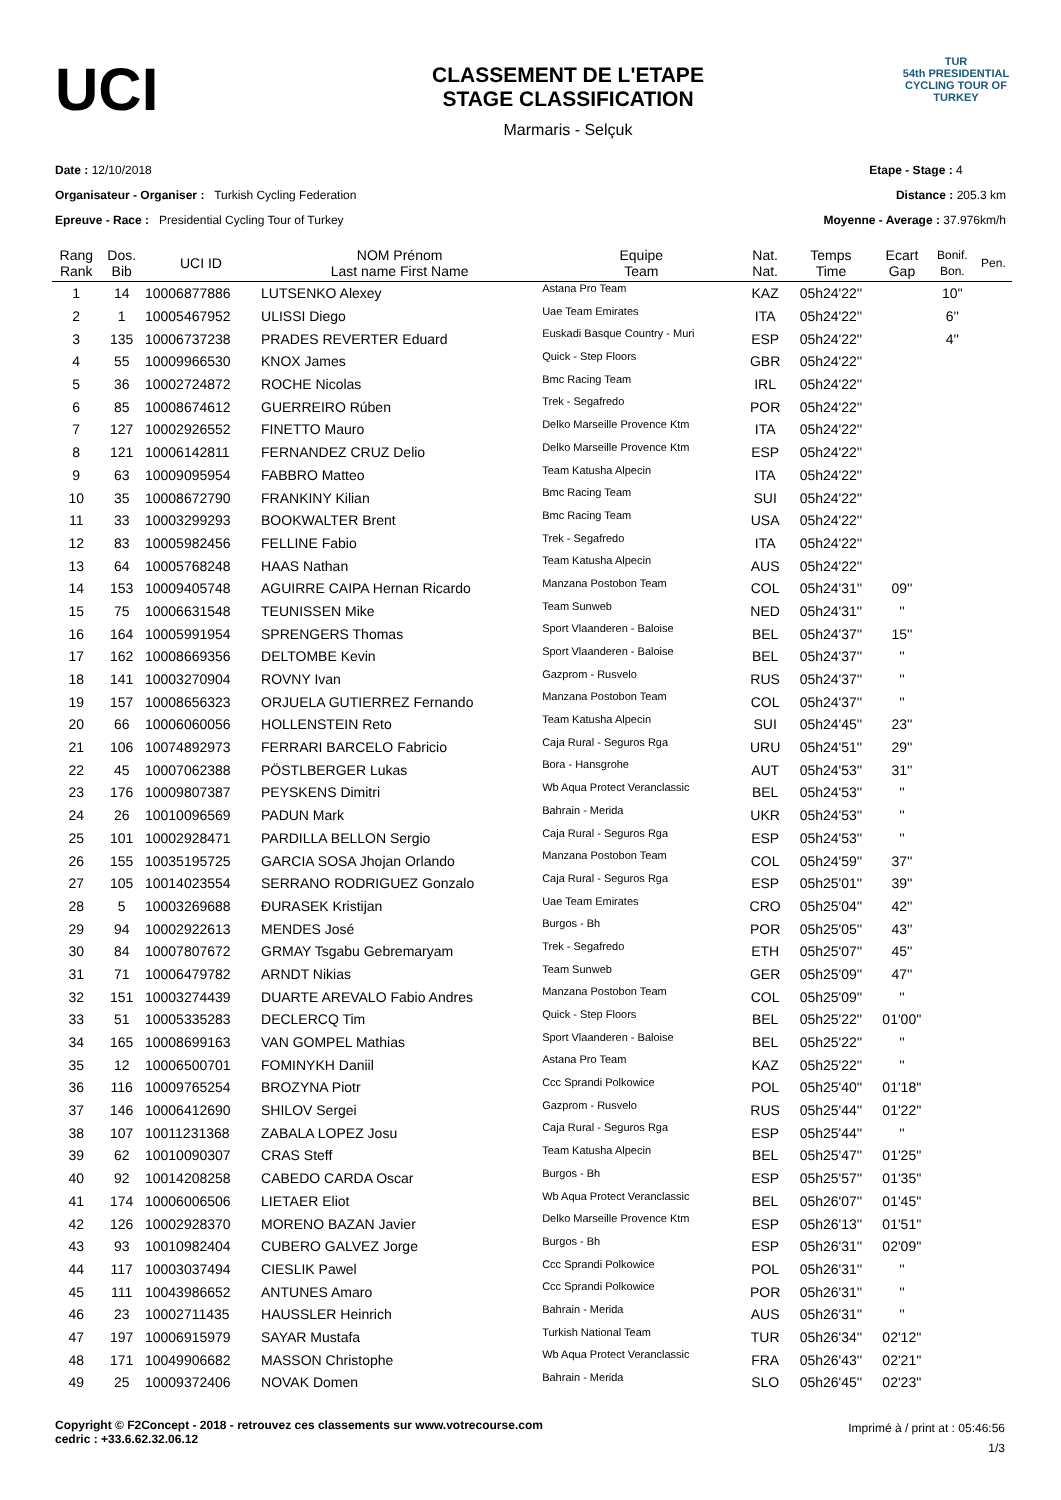UCI
CLASSEMENT DE L'ETAPE
STAGE CLASSIFICATION
Marmaris - Selçuk
TUR
54th PRESIDENTIAL
CYCLING TOUR OF TURKEY
Date : 12/10/2018
Organisateur - Organiser : Turkish Cycling Federation
Epreuve - Race : Presidential Cycling Tour of Turkey
Etape - Stage : 4
Distance : 205.3 km
Moyenne - Average : 37.976km/h
| Rang Rank | Dos. Bib | UCI ID | NOM Prénom Last name First Name | Equipe Team | Nat. Nat. | Temps Time | Ecart Gap | Bonif. Bon. | Pen. |
| --- | --- | --- | --- | --- | --- | --- | --- | --- | --- |
| 1 | 14 | 10006877886 | LUTSENKO Alexey | Astana Pro Team | KAZ | 05h24'22'' | | 10'' | |
| 2 | 1 | 10005467952 | ULISSI Diego | Uae Team Emirates | ITA | 05h24'22'' | | 6'' | |
| 3 | 135 | 10006737238 | PRADES REVERTER Eduard | Euskadi Basque Country - Muri | ESP | 05h24'22'' | | 4'' | |
| 4 | 55 | 10009966530 | KNOX James | Quick - Step Floors | GBR | 05h24'22'' | | | |
| 5 | 36 | 10002724872 | ROCHE Nicolas | Bmc Racing Team | IRL | 05h24'22'' | | | |
| 6 | 85 | 10008674612 | GUERREIRO Rúben | Trek - Segafredo | POR | 05h24'22'' | | | |
| 7 | 127 | 10002926552 | FINETTO Mauro | Delko Marseille Provence Ktm | ITA | 05h24'22'' | | | |
| 8 | 121 | 10006142811 | FERNANDEZ CRUZ Delio | Delko Marseille Provence Ktm | ESP | 05h24'22'' | | | |
| 9 | 63 | 10009095954 | FABBRO Matteo | Team Katusha Alpecin | ITA | 05h24'22'' | | | |
| 10 | 35 | 10008672790 | FRANKINY Kilian | Bmc Racing Team | SUI | 05h24'22'' | | | |
| 11 | 33 | 10003299293 | BOOKWALTER Brent | Bmc Racing Team | USA | 05h24'22'' | | | |
| 12 | 83 | 10005982456 | FELLINE Fabio | Trek - Segafredo | ITA | 05h24'22'' | | | |
| 13 | 64 | 10005768248 | HAAS Nathan | Team Katusha Alpecin | AUS | 05h24'22'' | | | |
| 14 | 153 | 10009405748 | AGUIRRE CAIPA Hernan Ricardo | Manzana Postobon Team | COL | 05h24'31'' | 09'' | | |
| 15 | 75 | 10006631548 | TEUNISSEN Mike | Team Sunweb | NED | 05h24'31'' | '' | | |
| 16 | 164 | 10005991954 | SPRENGERS Thomas | Sport Vlaanderen - Baloise | BEL | 05h24'37'' | 15'' | | |
| 17 | 162 | 10008669356 | DELTOMBE Kevin | Sport Vlaanderen - Baloise | BEL | 05h24'37'' | '' | | |
| 18 | 141 | 10003270904 | ROVNY Ivan | Gazprom - Rusvelo | RUS | 05h24'37'' | '' | | |
| 19 | 157 | 10008656323 | ORJUELA GUTIERREZ Fernando | Manzana Postobon Team | COL | 05h24'37'' | '' | | |
| 20 | 66 | 10006060056 | HOLLENSTEIN Reto | Team Katusha Alpecin | SUI | 05h24'45'' | 23'' | | |
| 21 | 106 | 10074892973 | FERRARI BARCELO Fabricio | Caja Rural - Seguros Rga | URU | 05h24'51'' | 29'' | | |
| 22 | 45 | 10007062388 | PÖSTLBERGER Lukas | Bora - Hansgrohe | AUT | 05h24'53'' | 31'' | | |
| 23 | 176 | 10009807387 | PEYSKENS Dimitri | Wb Aqua Protect Veranclassic | BEL | 05h24'53'' | '' | | |
| 24 | 26 | 10010096569 | PADUN Mark | Bahrain - Merida | UKR | 05h24'53'' | '' | | |
| 25 | 101 | 10002928471 | PARDILLA BELLON Sergio | Caja Rural - Seguros Rga | ESP | 05h24'53'' | '' | | |
| 26 | 155 | 10035195725 | GARCIA SOSA Jhojan Orlando | Manzana Postobon Team | COL | 05h24'59'' | 37'' | | |
| 27 | 105 | 10014023554 | SERRANO RODRIGUEZ Gonzalo | Caja Rural - Seguros Rga | ESP | 05h25'01'' | 39'' | | |
| 28 | 5 | 10003269688 | ĐURASEK Kristijan | Uae Team Emirates | CRO | 05h25'04'' | 42'' | | |
| 29 | 94 | 10002922613 | MENDES José | Burgos - Bh | POR | 05h25'05'' | 43'' | | |
| 30 | 84 | 10007807672 | GRMAY Tsgabu Gebremaryam | Trek - Segafredo | ETH | 05h25'07'' | 45'' | | |
| 31 | 71 | 10006479782 | ARNDT Nikias | Team Sunweb | GER | 05h25'09'' | 47'' | | |
| 32 | 151 | 10003274439 | DUARTE AREVALO Fabio Andres | Manzana Postobon Team | COL | 05h25'09'' | '' | | |
| 33 | 51 | 10005335283 | DECLERCQ Tim | Quick - Step Floors | BEL | 05h25'22'' | 01'00'' | | |
| 34 | 165 | 10008699163 | VAN GOMPEL Mathias | Sport Vlaanderen - Baloise | BEL | 05h25'22'' | '' | | |
| 35 | 12 | 10006500701 | FOMINYKH Daniil | Astana Pro Team | KAZ | 05h25'22'' | '' | | |
| 36 | 116 | 10009765254 | BROZYNA Piotr | Ccc Sprandi Polkowice | POL | 05h25'40'' | 01'18'' | | |
| 37 | 146 | 10006412690 | SHILOV Sergei | Gazprom - Rusvelo | RUS | 05h25'44'' | 01'22'' | | |
| 38 | 107 | 10011231368 | ZABALA LOPEZ Josu | Caja Rural - Seguros Rga | ESP | 05h25'44'' | '' | | |
| 39 | 62 | 10010090307 | CRAS Steff | Team Katusha Alpecin | BEL | 05h25'47'' | 01'25'' | | |
| 40 | 92 | 10014208258 | CABEDO CARDA Oscar | Burgos - Bh | ESP | 05h25'57'' | 01'35'' | | |
| 41 | 174 | 10006006506 | LIETAER Eliot | Wb Aqua Protect Veranclassic | BEL | 05h26'07'' | 01'45'' | | |
| 42 | 126 | 10002928370 | MORENO BAZAN Javier | Delko Marseille Provence Ktm | ESP | 05h26'13'' | 01'51'' | | |
| 43 | 93 | 10010982404 | CUBERO GALVEZ Jorge | Burgos - Bh | ESP | 05h26'31'' | 02'09'' | | |
| 44 | 117 | 10003037494 | CIESLIK Pawel | Ccc Sprandi Polkowice | POL | 05h26'31'' | '' | | |
| 45 | 111 | 10043986652 | ANTUNES Amaro | Ccc Sprandi Polkowice | POR | 05h26'31'' | '' | | |
| 46 | 23 | 10002711435 | HAUSSLER Heinrich | Bahrain - Merida | AUS | 05h26'31'' | '' | | |
| 47 | 197 | 10006915979 | SAYAR Mustafa | Turkish National Team | TUR | 05h26'34'' | 02'12'' | | |
| 48 | 171 | 10049906682 | MASSON Christophe | Wb Aqua Protect Veranclassic | FRA | 05h26'43'' | 02'21'' | | |
| 49 | 25 | 10009372406 | NOVAK Domen | Bahrain - Merida | SLO | 05h26'45'' | 02'23'' | | |
Copyright © F2Concept - 2018 - retrouvez ces classements sur www.votrecourse.com
cedric : +33.6.62.32.06.12
Imprimé à / print at : 05:46:56
1/3